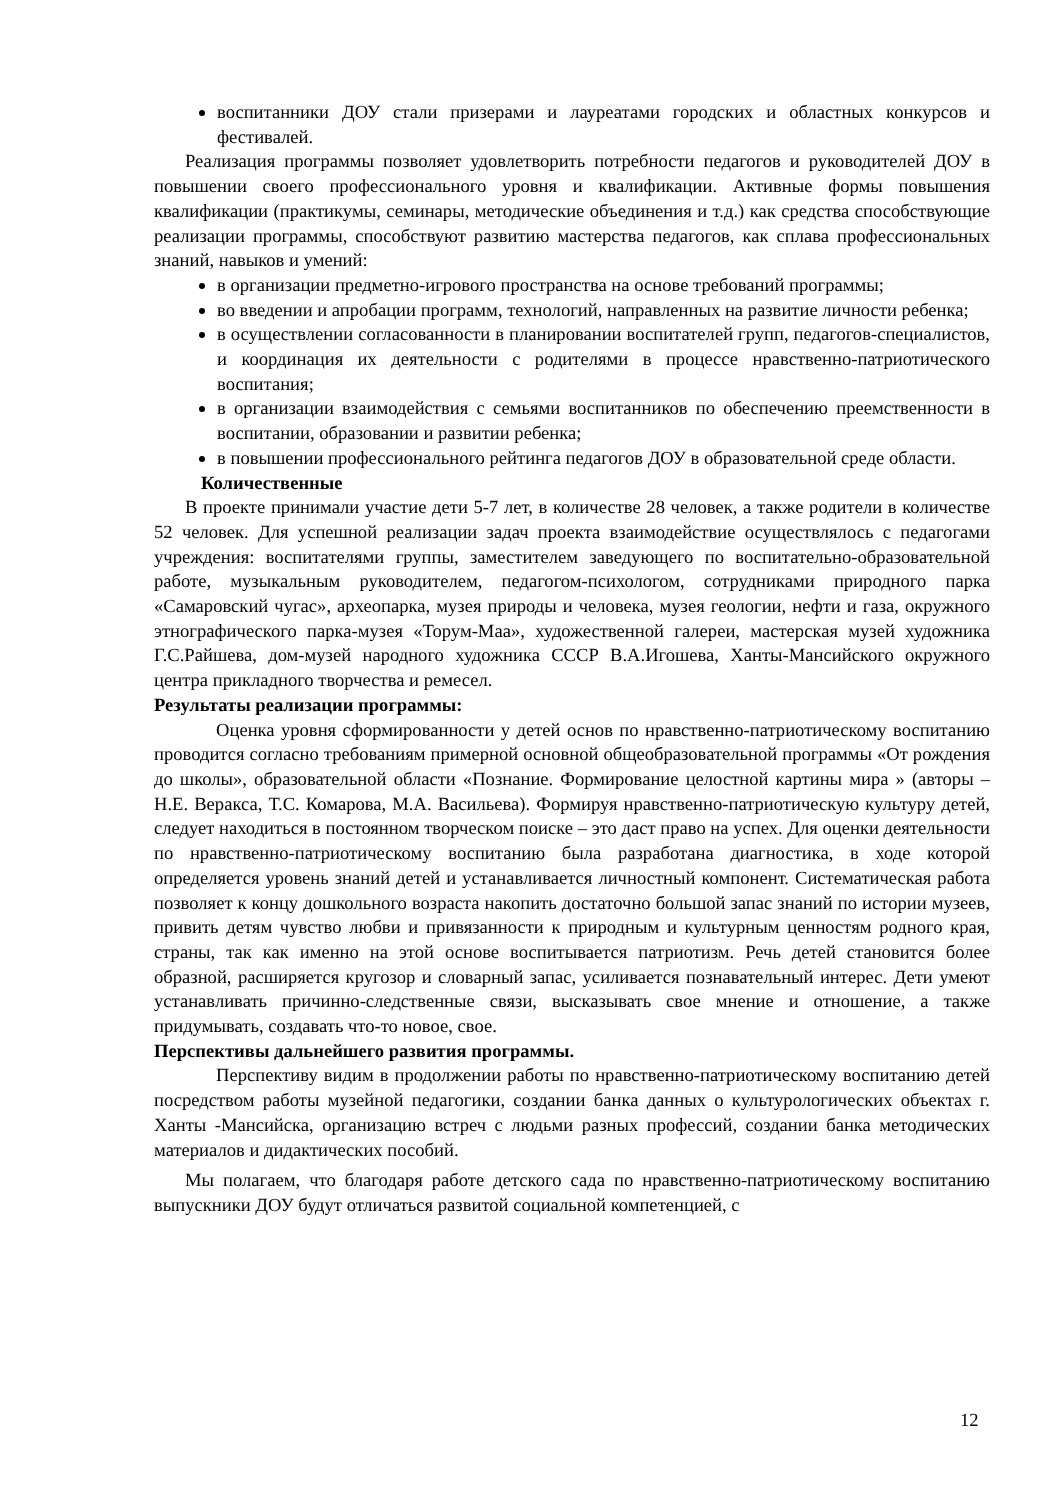воспитанники ДОУ стали призерами и лауреатами городских и областных конкурсов и фестивалей.
Реализация программы позволяет удовлетворить потребности педагогов и руководителей ДОУ в повышении своего профессионального уровня и квалификации. Активные формы повышения квалификации (практикумы, семинары, методические объединения и т.д.) как средства способствующие реализации программы, способствуют развитию мастерства педагогов, как сплава профессиональных знаний, навыков и умений:
в организации предметно-игрового пространства на основе требований программы;
во введении и апробации программ, технологий, направленных на развитие личности ребенка;
в осуществлении согласованности в планировании воспитателей групп, педагогов-специалистов, и координация их деятельности с родителями в процессе нравственно-патриотического воспитания;
в организации взаимодействия с семьями воспитанников по обеспечению преемственности в воспитании, образовании и развитии ребенка;
в повышении профессионального рейтинга педагогов ДОУ в образовательной среде области.
Количественные
В проекте принимали участие дети 5-7 лет, в количестве 28 человек, а также родители в количестве 52 человек. Для успешной реализации задач проекта взаимодействие осуществлялось с педагогами учреждения: воспитателями группы, заместителем заведующего по воспитательно-образовательной работе, музыкальным руководителем, педагогом-психологом, сотрудниками природного парка «Самаровский чугас», археопарка, музея природы и человека, музея геологии, нефти и газа, окружного этнографического парка-музея «Торум-Маа», художественной галереи, мастерская музей художника Г.С.Райшева, дом-музей народного художника СССР В.А.Игошева, Ханты-Мансийского окружного центра прикладного творчества и ремесел.
Результаты реализации программы:
Оценка уровня сформированности у детей основ по нравственно-патриотическому воспитанию проводится согласно требованиям примерной основной общеобразовательной программы «От рождения до школы», образовательной области «Познание. Формирование целостной картины мира » (авторы – Н.Е. Веракса, Т.С. Комарова, М.А. Васильева). Формируя нравственно-патриотическую культуру детей, следует находиться в постоянном творческом поиске – это даст право на успех. Для оценки деятельности по нравственно-патриотическому воспитанию была разработана диагностика, в ходе которой определяется уровень знаний детей и устанавливается личностный компонент. Систематическая работа позволяет к концу дошкольного возраста накопить достаточно большой запас знаний по истории музеев, привить детям чувство любви и привязанности к природным и культурным ценностям родного края, страны, так как именно на этой основе воспитывается патриотизм. Речь детей становится более образной, расширяется кругозор и словарный запас, усиливается познавательный интерес. Дети умеют устанавливать причинно-следственные связи, высказывать свое мнение и отношение, а также придумывать, создавать что-то новое, свое.
Перспективы дальнейшего развития программы.
Перспективу видим в продолжении работы по нравственно-патриотическому воспитанию детей посредством работы музейной педагогики, создании банка данных о культурологических объектах г. Ханты -Мансийска, организацию встреч с людьми разных профессий, создании банка методических материалов и дидактических пособий.
Мы полагаем, что благодаря работе детского сада по нравственно-патриотическому воспитанию выпускники ДОУ будут отличаться развитой социальной компетенцией, с
12